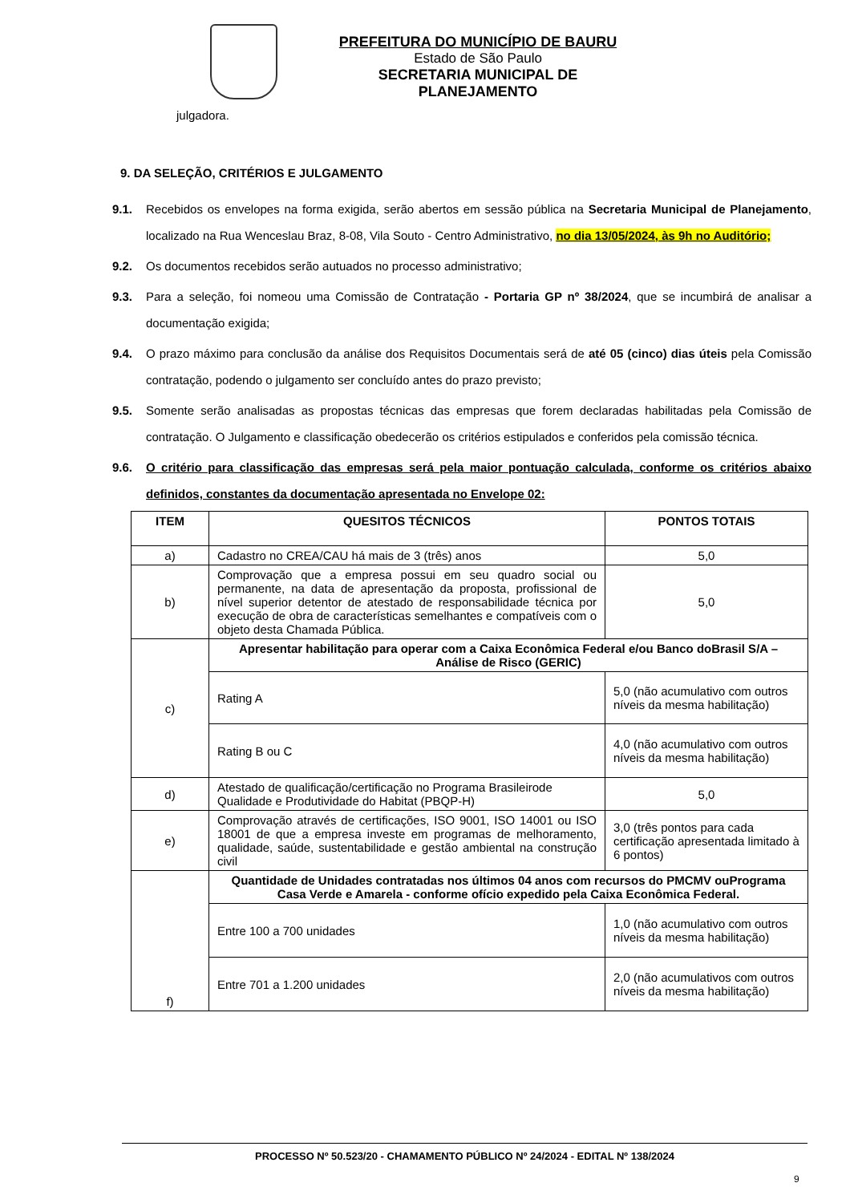PREFEITURA DO MUNICÍPIO DE BAURU
Estado de São Paulo
SECRETARIA MUNICIPAL DE PLANEJAMENTO
julgadora.
9. DA SELEÇÃO, CRITÉRIOS E JULGAMENTO
9.1. Recebidos os envelopes na forma exigida, serão abertos em sessão pública na Secretaria Municipal de Planejamento, localizado na Rua Wenceslau Braz, 8-08, Vila Souto - Centro Administrativo, no dia 13/05/2024, às 9h no Auditório;
9.2. Os documentos recebidos serão autuados no processo administrativo;
9.3. Para a seleção, foi nomeou uma Comissão de Contratação - Portaria GP nº 38/2024, que se incumbirá de analisar a documentação exigida;
9.4. O prazo máximo para conclusão da análise dos Requisitos Documentais será de até 05 (cinco) dias úteis pela Comissão contratação, podendo o julgamento ser concluído antes do prazo previsto;
9.5. Somente serão analisadas as propostas técnicas das empresas que forem declaradas habilitadas pela Comissão de contratação. O Julgamento e classificação obedecerão os critérios estipulados e conferidos pela comissão técnica.
9.6. O critério para classificação das empresas será pela maior pontuação calculada, conforme os critérios abaixo definidos, constantes da documentação apresentada no Envelope 02:
| ITEM | QUESITOS TÉCNICOS | PONTOS TOTAIS |
| --- | --- | --- |
| a) | Cadastro no CREA/CAU há mais de 3 (três) anos | 5,0 |
| b) | Comprovação que a empresa possui em seu quadro social ou permanente, na data de apresentação da proposta, profissional de nível superior detentor de atestado de responsabilidade técnica por execução de obra de características semelhantes e compatíveis com o objeto desta Chamada Pública. | 5,0 |
| c) | Apresentar habilitação para operar com a Caixa Econômica Federal e/ou Banco doBrasil S/A – Análise de Risco (GERIC) | |
| | Rating A | 5,0 (não acumulativo com outros níveis da mesma habilitação) |
| | Rating B ou C | 4,0 (não acumulativo com outros níveis da mesma habilitação) |
| d) | Atestado de qualificação/certificação no Programa Brasileirode Qualidade e Produtividade do Habitat (PBQP-H) | 5,0 |
| e) | Comprovação através de certificações, ISO 9001, ISO 14001 ou ISO 18001 de que a empresa investe em programas de melhoramento, qualidade, saúde, sustentabilidade e gestão ambiental na construção civil | 3,0 (três pontos para cada certificação apresentada limitado à 6 pontos) |
| f) | Quantidade de Unidades contratadas nos últimos 04 anos com recursos do PMCMV ouPrograma Casa Verde e Amarela - conforme ofício expedido pela Caixa Econômica Federal. | |
| | Entre 100 a 700 unidades | 1,0 (não acumulativo com outros níveis da mesma habilitação) |
| | Entre 701 a 1.200 unidades | 2,0 (não acumulativos com outros níveis da mesma habilitação) |
PROCESSO Nº 50.523/20 - CHAMAMENTO PÚBLICO Nº 24/2024 - EDITAL Nº 138/2024
9